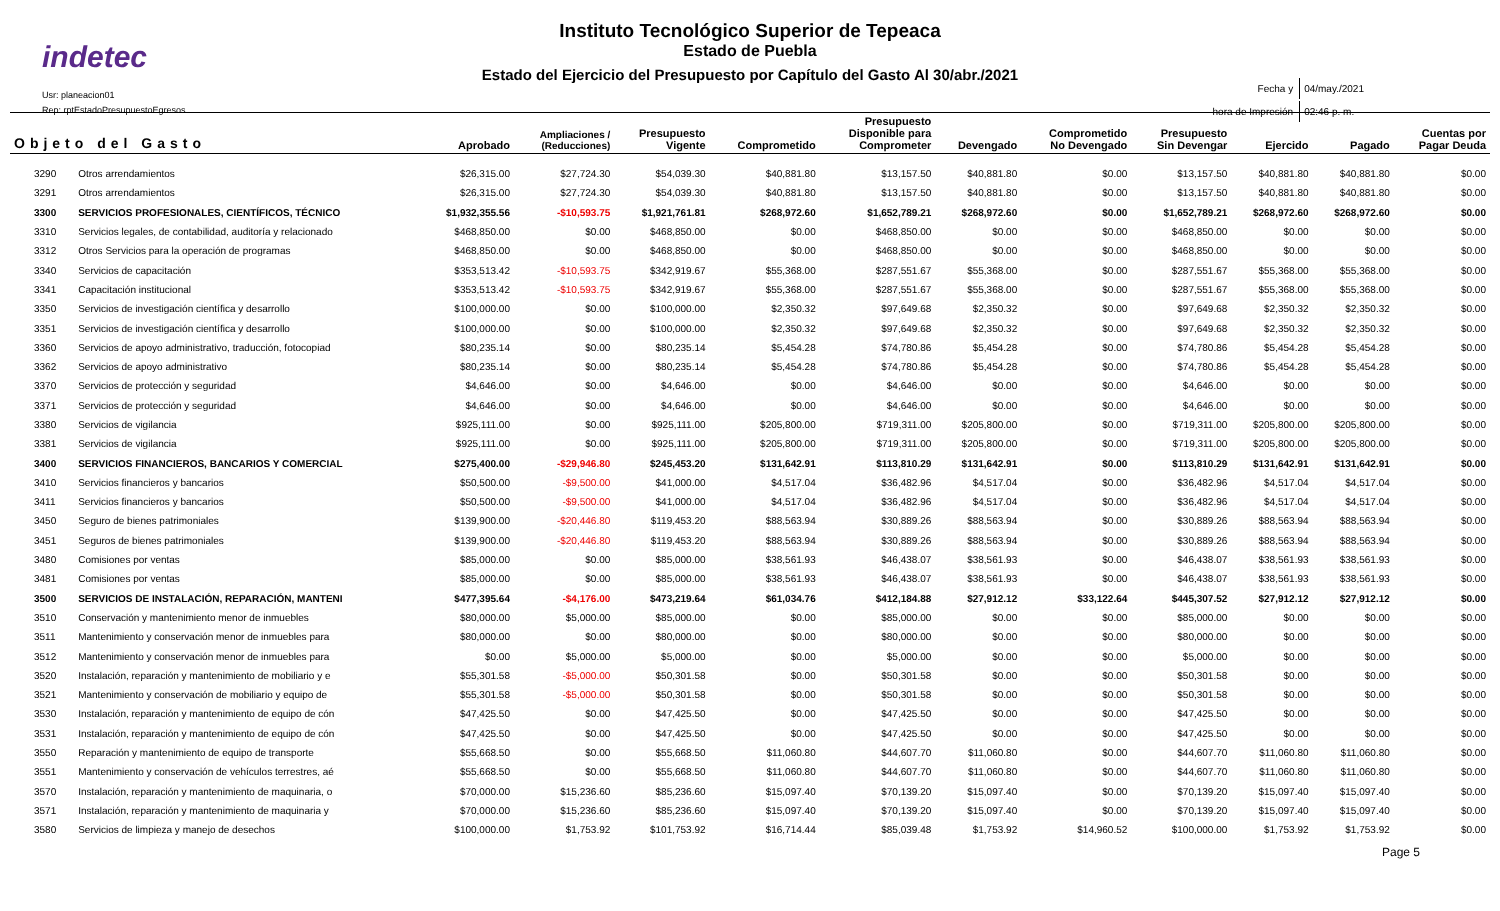indetec
Usr: planeacion01
Rep: rptEstadoPresupuestoEgresos
Instituto Tecnológico Superior de Tepeaca
Estado de Puebla
Estado del Ejercicio del Presupuesto por Capítulo del Gasto Al 30/abr./2021
| Fecha y | 04/may./2021 |
| hora de Impresión | 02:46 p. m. |
| Objeto del Gasto | | Aprobado | Ampliaciones / (Reducciones) | Presupuesto Vigente | Comprometido | Presupuesto Disponible para Comprometer | Devengado | Comprometido No Devengado | Presupuesto Sin Devengar | Ejercido | Pagado | Cuentas por Pagar Deuda |
| --- | --- | --- | --- | --- | --- | --- | --- | --- | --- | --- | --- | --- |
| 3290 | Otros arrendamientos | $26,315.00 | $27,724.30 | $54,039.30 | $40,881.80 | $13,157.50 | $40,881.80 | $0.00 | $13,157.50 | $40,881.80 | $40,881.80 | $0.00 |
| 3291 | Otros arrendamientos | $26,315.00 | $27,724.30 | $54,039.30 | $40,881.80 | $13,157.50 | $40,881.80 | $0.00 | $13,157.50 | $40,881.80 | $40,881.80 | $0.00 |
| 3300 | SERVICIOS PROFESIONALES, CIENTÍFICOS, TÉCNICO | $1,932,355.56 | -$10,593.75 | $1,921,761.81 | $268,972.60 | $1,652,789.21 | $268,972.60 | $0.00 | $1,652,789.21 | $268,972.60 | $268,972.60 | $0.00 |
| 3310 | Servicios legales, de contabilidad, auditoría y relacionado | $468,850.00 | $0.00 | $468,850.00 | $0.00 | $468,850.00 | $0.00 | $0.00 | $468,850.00 | $0.00 | $0.00 | $0.00 |
| 3312 | Otros Servicios para la operación de programas | $468,850.00 | $0.00 | $468,850.00 | $0.00 | $468,850.00 | $0.00 | $0.00 | $468,850.00 | $0.00 | $0.00 | $0.00 |
| 3340 | Servicios de capacitación | $353,513.42 | -$10,593.75 | $342,919.67 | $55,368.00 | $287,551.67 | $55,368.00 | $0.00 | $287,551.67 | $55,368.00 | $55,368.00 | $0.00 |
| 3341 | Capacitación institucional | $353,513.42 | -$10,593.75 | $342,919.67 | $55,368.00 | $287,551.67 | $55,368.00 | $0.00 | $287,551.67 | $55,368.00 | $55,368.00 | $0.00 |
| 3350 | Servicios de investigación científica y desarrollo | $100,000.00 | $0.00 | $100,000.00 | $2,350.32 | $97,649.68 | $2,350.32 | $0.00 | $97,649.68 | $2,350.32 | $2,350.32 | $0.00 |
| 3351 | Servicios de investigación científica y desarrollo | $100,000.00 | $0.00 | $100,000.00 | $2,350.32 | $97,649.68 | $2,350.32 | $0.00 | $97,649.68 | $2,350.32 | $2,350.32 | $0.00 |
| 3360 | Servicios de apoyo administrativo, traducción, fotocopiad | $80,235.14 | $0.00 | $80,235.14 | $5,454.28 | $74,780.86 | $5,454.28 | $0.00 | $74,780.86 | $5,454.28 | $5,454.28 | $0.00 |
| 3362 | Servicios de apoyo administrativo | $80,235.14 | $0.00 | $80,235.14 | $5,454.28 | $74,780.86 | $5,454.28 | $0.00 | $74,780.86 | $5,454.28 | $5,454.28 | $0.00 |
| 3370 | Servicios de protección y seguridad | $4,646.00 | $0.00 | $4,646.00 | $0.00 | $4,646.00 | $0.00 | $0.00 | $4,646.00 | $0.00 | $0.00 | $0.00 |
| 3371 | Servicios de protección y seguridad | $4,646.00 | $0.00 | $4,646.00 | $0.00 | $4,646.00 | $0.00 | $0.00 | $4,646.00 | $0.00 | $0.00 | $0.00 |
| 3380 | Servicios de vigilancia | $925,111.00 | $0.00 | $925,111.00 | $205,800.00 | $719,311.00 | $205,800.00 | $0.00 | $719,311.00 | $205,800.00 | $205,800.00 | $0.00 |
| 3381 | Servicios de vigilancia | $925,111.00 | $0.00 | $925,111.00 | $205,800.00 | $719,311.00 | $205,800.00 | $0.00 | $719,311.00 | $205,800.00 | $205,800.00 | $0.00 |
| 3400 | SERVICIOS FINANCIEROS, BANCARIOS Y COMERCIAL | $275,400.00 | -$29,946.80 | $245,453.20 | $131,642.91 | $113,810.29 | $131,642.91 | $0.00 | $113,810.29 | $131,642.91 | $131,642.91 | $0.00 |
| 3410 | Servicios financieros y bancarios | $50,500.00 | -$9,500.00 | $41,000.00 | $4,517.04 | $36,482.96 | $4,517.04 | $0.00 | $36,482.96 | $4,517.04 | $4,517.04 | $0.00 |
| 3411 | Servicios financieros y bancarios | $50,500.00 | -$9,500.00 | $41,000.00 | $4,517.04 | $36,482.96 | $4,517.04 | $0.00 | $36,482.96 | $4,517.04 | $4,517.04 | $0.00 |
| 3450 | Seguro de bienes patrimoniales | $139,900.00 | -$20,446.80 | $119,453.20 | $88,563.94 | $30,889.26 | $88,563.94 | $0.00 | $30,889.26 | $88,563.94 | $88,563.94 | $0.00 |
| 3451 | Seguros de bienes patrimoniales | $139,900.00 | -$20,446.80 | $119,453.20 | $88,563.94 | $30,889.26 | $88,563.94 | $0.00 | $30,889.26 | $88,563.94 | $88,563.94 | $0.00 |
| 3480 | Comisiones por ventas | $85,000.00 | $0.00 | $85,000.00 | $38,561.93 | $46,438.07 | $38,561.93 | $0.00 | $46,438.07 | $38,561.93 | $38,561.93 | $0.00 |
| 3481 | Comisiones por ventas | $85,000.00 | $0.00 | $85,000.00 | $38,561.93 | $46,438.07 | $38,561.93 | $0.00 | $46,438.07 | $38,561.93 | $38,561.93 | $0.00 |
| 3500 | SERVICIOS DE INSTALACIÓN, REPARACIÓN, MANTENI | $477,395.64 | -$4,176.00 | $473,219.64 | $61,034.76 | $412,184.88 | $27,912.12 | $33,122.64 | $445,307.52 | $27,912.12 | $27,912.12 | $0.00 |
| 3510 | Conservación y mantenimiento menor de inmuebles | $80,000.00 | $5,000.00 | $85,000.00 | $0.00 | $85,000.00 | $0.00 | $0.00 | $85,000.00 | $0.00 | $0.00 | $0.00 |
| 3511 | Mantenimiento y conservación menor de inmuebles para | $80,000.00 | $0.00 | $80,000.00 | $0.00 | $80,000.00 | $0.00 | $0.00 | $80,000.00 | $0.00 | $0.00 | $0.00 |
| 3512 | Mantenimiento y conservación menor de inmuebles para | $0.00 | $5,000.00 | $5,000.00 | $0.00 | $5,000.00 | $0.00 | $0.00 | $5,000.00 | $0.00 | $0.00 | $0.00 |
| 3520 | Instalación, reparación y mantenimiento de mobiliario y e | $55,301.58 | -$5,000.00 | $50,301.58 | $0.00 | $50,301.58 | $0.00 | $0.00 | $50,301.58 | $0.00 | $0.00 | $0.00 |
| 3521 | Mantenimiento y conservación de mobiliario y equipo de | $55,301.58 | -$5,000.00 | $50,301.58 | $0.00 | $50,301.58 | $0.00 | $0.00 | $50,301.58 | $0.00 | $0.00 | $0.00 |
| 3530 | Instalación, reparación y mantenimiento de equipo de cón | $47,425.50 | $0.00 | $47,425.50 | $0.00 | $47,425.50 | $0.00 | $0.00 | $47,425.50 | $0.00 | $0.00 | $0.00 |
| 3531 | Instalación, reparación y mantenimiento de equipo de cón | $47,425.50 | $0.00 | $47,425.50 | $0.00 | $47,425.50 | $0.00 | $0.00 | $47,425.50 | $0.00 | $0.00 | $0.00 |
| 3550 | Reparación y mantenimiento de equipo de transporte | $55,668.50 | $0.00 | $55,668.50 | $11,060.80 | $44,607.70 | $11,060.80 | $0.00 | $44,607.70 | $11,060.80 | $11,060.80 | $0.00 |
| 3551 | Mantenimiento y conservación de vehículos terrestres, aé | $55,668.50 | $0.00 | $55,668.50 | $11,060.80 | $44,607.70 | $11,060.80 | $0.00 | $44,607.70 | $11,060.80 | $11,060.80 | $0.00 |
| 3570 | Instalación, reparación y mantenimiento de maquinaria, o | $70,000.00 | $15,236.60 | $85,236.60 | $15,097.40 | $70,139.20 | $15,097.40 | $0.00 | $70,139.20 | $15,097.40 | $15,097.40 | $0.00 |
| 3571 | Instalación, reparación y mantenimiento de maquinaria y | $70,000.00 | $15,236.60 | $85,236.60 | $15,097.40 | $70,139.20 | $15,097.40 | $0.00 | $70,139.20 | $15,097.40 | $15,097.40 | $0.00 |
| 3580 | Servicios de limpieza y manejo de desechos | $100,000.00 | $1,753.92 | $101,753.92 | $16,714.44 | $85,039.48 | $1,753.92 | $14,960.52 | $100,000.00 | $1,753.92 | $1,753.92 | $0.00 |
Page 5